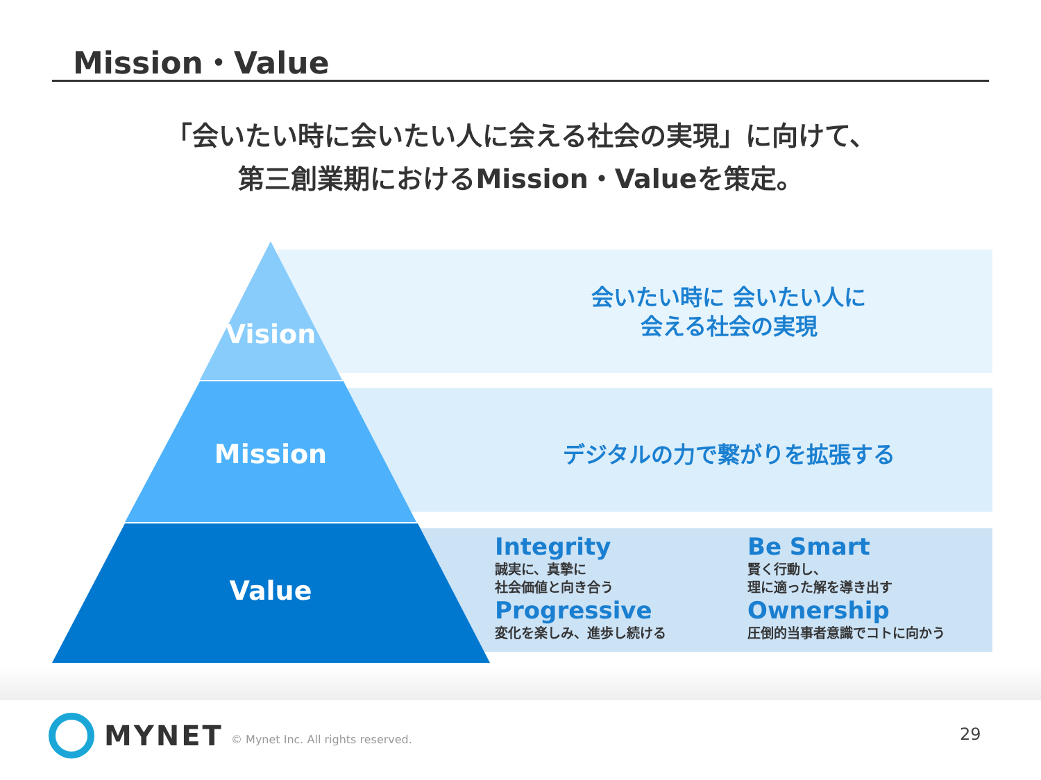Mission・Value
「会いたい時に会いたい人に会える社会の実現」に向けて、
第三創業期におけるMission・Valueを策定。
Vision
Mission
Value
会いたい時に 会いたい人に
会える社会の実現
デジタルの力で繋がりを拡張する
Integrity
誠実に、真摯に
社会価値と向き合う
Progressive
変化を楽しみ、進歩し続ける
Be Smart
賢く行動し、
理に適った解を導き出す
Ownership
圧倒的当事者意識でコトに向かう
MYNET
© Mynet Inc. All rights reserved.
29